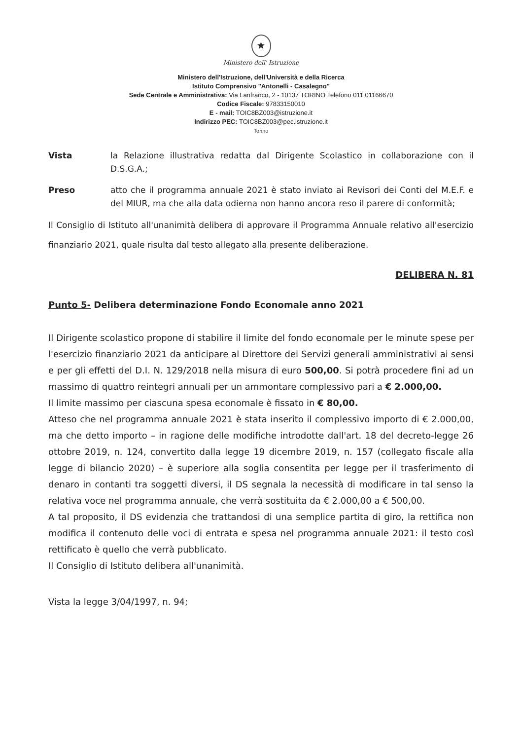★
Ministero dell' Istruzione
Ministero dell'Istruzione, dell'Università e della Ricerca
Istituto Comprensivo "Antonelli - Casalegno"
Sede Centrale e Amministrativa: Via Lanfranco, 2 - 10137 TORINO Telefono 011 01166670
Codice Fiscale: 97833150010
E - mail: TOIC8BZ003@istruzione.it
Indirizzo PEC: TOIC8BZ003@pec.istruzione.it
Torino
Vista la Relazione illustrativa redatta dal Dirigente Scolastico in collaborazione con il D.S.G.A.;
Preso atto che il programma annuale 2021 è stato inviato ai Revisori dei Conti del M.E.F. e del MIUR, ma che alla data odierna non hanno ancora reso il parere di conformità;
Il Consiglio di Istituto all'unanimità delibera di approvare il Programma Annuale relativo all'esercizio finanziario 2021, quale risulta dal testo allegato alla presente deliberazione.
DELIBERA N. 81
Punto 5- Delibera determinazione Fondo Economale anno 2021
Il Dirigente scolastico propone di stabilire il limite del fondo economale per le minute spese per l'esercizio finanziario 2021 da anticipare al Direttore dei Servizi generali amministrativi ai sensi e per gli effetti del D.I. N. 129/2018 nella misura di euro 500,00. Si potrà procedere fini ad un massimo di quattro reintegri annuali per un ammontare complessivo pari a € 2.000,00.
Il limite massimo per ciascuna spesa economale è fissato in € 80,00.
Atteso che nel programma annuale 2021 è stata inserito il complessivo importo di € 2.000,00, ma che detto importo – in ragione delle modifiche introdotte dall'art. 18 del decreto-legge 26 ottobre 2019, n. 124, convertito dalla legge 19 dicembre 2019, n. 157 (collegato fiscale alla legge di bilancio 2020) – è superiore alla soglia consentita per legge per il trasferimento di denaro in contanti tra soggetti diversi, il DS segnala la necessità di modificare in tal senso la relativa voce nel programma annuale, che verrà sostituita da € 2.000,00 a € 500,00.
A tal proposito, il DS evidenzia che trattandosi di una semplice partita di giro, la rettifica non modifica il contenuto delle voci di entrata e spesa nel programma annuale 2021: il testo così rettificato è quello che verrà pubblicato.
Il Consiglio di Istituto delibera all'unanimità.
Vista la legge 3/04/1997, n. 94;